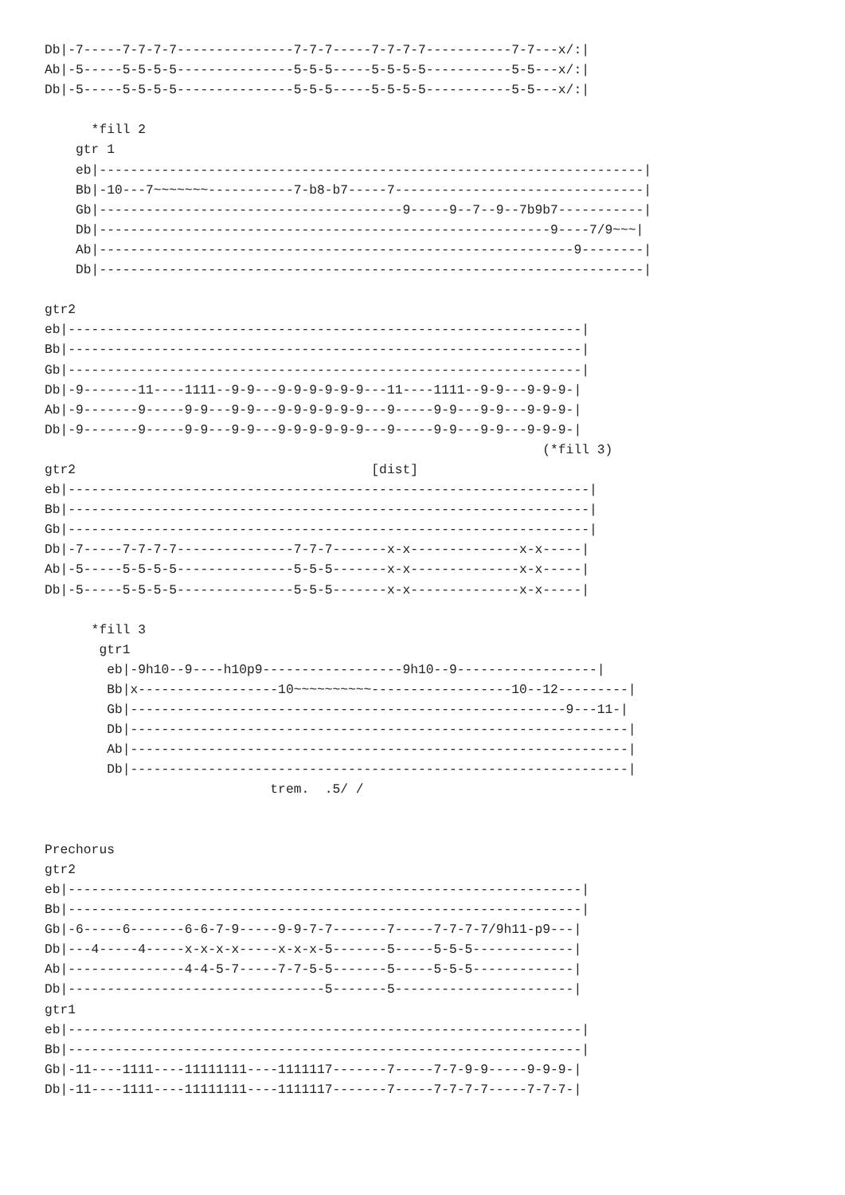Db|-7-----7-7-7-7---------------7-7-7-----7-7-7-7-----------7-7---x/:|
Ab|-5-----5-5-5-5---------------5-5-5-----5-5-5-5-----------5-5---x/:|
Db|-5-----5-5-5-5---------------5-5-5-----5-5-5-5-----------5-5---x/:|

      *fill 2
    gtr 1
    eb|----------------------------------------------------------------------|
    Bb|-10---7~~~~~~~-----------7-b8-b7-----7--------------------------------|
    Gb|---------------------------------------9-----9--7--9--7b9b7-----------|
    Db|----------------------------------------------------------9----7/9~~~|
    Ab|-------------------------------------------------------------9--------|
    Db|----------------------------------------------------------------------|

gtr2
eb|------------------------------------------------------------------|
Bb|------------------------------------------------------------------|
Gb|------------------------------------------------------------------|
Db|-9-------11----1111--9-9---9-9-9-9-9-9---11----1111--9-9---9-9-9-|
Ab|-9-------9-----9-9---9-9---9-9-9-9-9-9---9-----9-9---9-9---9-9-9-|
Db|-9-------9-----9-9---9-9---9-9-9-9-9-9---9-----9-9---9-9---9-9-9-|
                                                                (*fill 3)
gtr2                                      [dist]
eb|-------------------------------------------------------------------|
Bb|-------------------------------------------------------------------|
Gb|-------------------------------------------------------------------|
Db|-7-----7-7-7-7---------------7-7-7-------x-x--------------x-x-----|
Ab|-5-----5-5-5-5---------------5-5-5-------x-x--------------x-x-----|
Db|-5-----5-5-5-5---------------5-5-5-------x-x--------------x-x-----|

      *fill 3
       gtr1
        eb|-9h10--9----h10p9------------------9h10--9------------------|
        Bb|x------------------10~~~~~~~~~~------------------10--12---------|
        Gb|--------------------------------------------------------9---11-|
        Db|----------------------------------------------------------------|
        Ab|----------------------------------------------------------------|
        Db|----------------------------------------------------------------|
                             trem.  .5/ /


Prechorus
gtr2
eb|------------------------------------------------------------------|
Bb|------------------------------------------------------------------|
Gb|-6-----6-------6-6-7-9-----9-9-7-7-------7-----7-7-7-7/9h11-p9---|
Db|---4-----4-----x-x-x-x-----x-x-x-5-------5-----5-5-5-------------|
Ab|---------------4-4-5-7-----7-7-5-5-------5-----5-5-5-------------|
Db|---------------------------------5-------5-----------------------|
gtr1
eb|------------------------------------------------------------------|
Bb|------------------------------------------------------------------|
Gb|-11----1111----11111111----1111117-------7-----7-7-9-9-----9-9-9-|
Db|-11----1111----11111111----1111117-------7-----7-7-7-7-----7-7-7-|